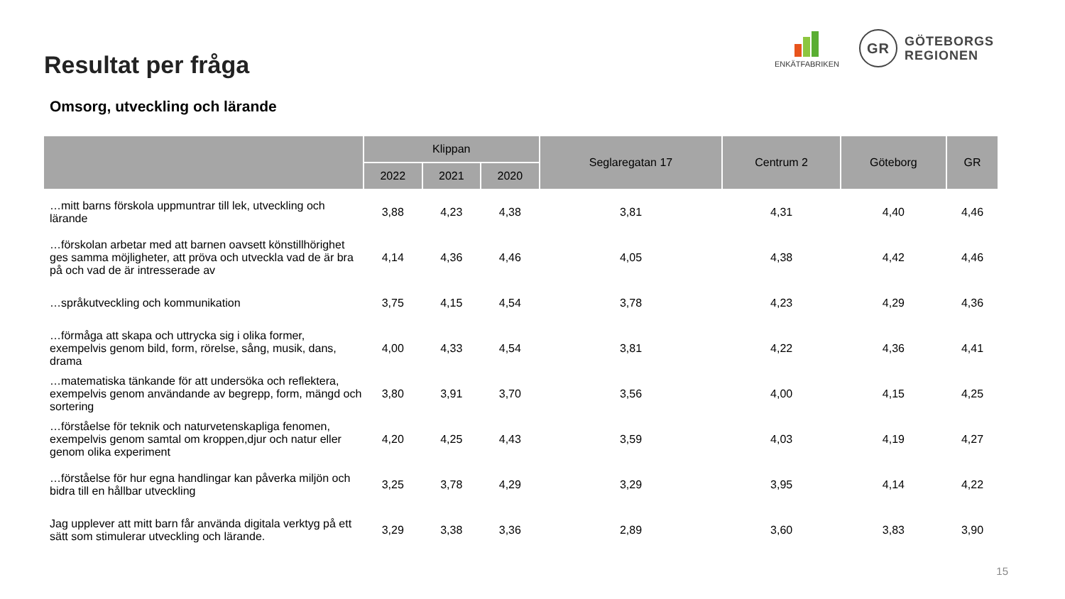Resultat per fråga
Omsorg, utveckling och lärande
ENKÄTFABRIKEN
GR
GÖTEBORGS
REGIONEN
| | Klippan | | | Seglaregatan 17 | Centrum 2 | Göteborg | GR |
| --- | --- | --- | --- | --- | --- | --- | --- |
| | 2022 | 2021 | 2020 | | | | |
| …mitt barns förskola uppmuntrar till lek, utveckling och lärande | 3,88 | 4,23 | 4,38 | 3,81 | 4,31 | 4,40 | 4,46 |
| …förskolan arbetar med att barnen oavsett könstillhörighet ges samma möjligheter, att pröva och utveckla vad de är bra på och vad de är intresserade av | 4,14 | 4,36 | 4,46 | 4,05 | 4,38 | 4,42 | 4,46 |
| …språkutveckling och kommunikation | 3,75 | 4,15 | 4,54 | 3,78 | 4,23 | 4,29 | 4,36 |
| …förmåga att skapa och uttrycka sig i olika former, exempelvis genom bild, form, rörelse, sång, musik, dans, drama | 4,00 | 4,33 | 4,54 | 3,81 | 4,22 | 4,36 | 4,41 |
| …matematiska tänkande för att undersöka och reflektera, exempelvis genom användande av begrepp, form, mängd och sortering | 3,80 | 3,91 | 3,70 | 3,56 | 4,00 | 4,15 | 4,25 |
| …förståelse för teknik och naturvetenskapliga fenomen, exempelvis genom samtal om kroppen,djur och natur eller genom olika experiment | 4,20 | 4,25 | 4,43 | 3,59 | 4,03 | 4,19 | 4,27 |
| …förståelse för hur egna handlingar kan påverka miljön och bidra till en hållbar utveckling | 3,25 | 3,78 | 4,29 | 3,29 | 3,95 | 4,14 | 4,22 |
| Jag upplever att mitt barn får använda digitala verktyg på ett sätt som stimulerar utveckling och lärande. | 3,29 | 3,38 | 3,36 | 2,89 | 3,60 | 3,83 | 3,90 |
15